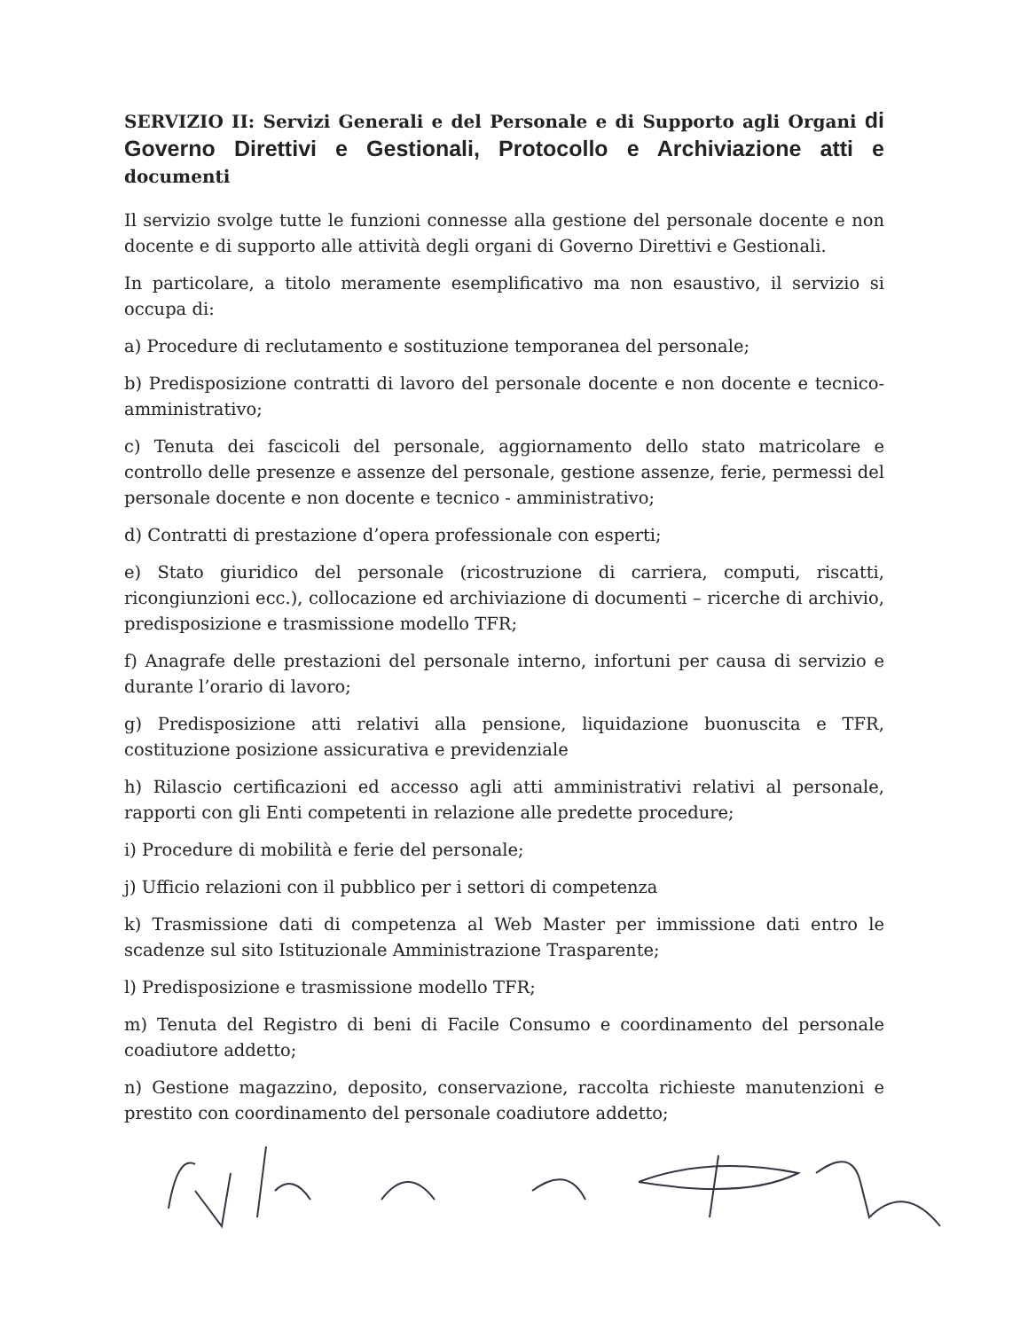SERVIZIO II: Servizi Generali e del Personale e di Supporto agli Organi di Governo Direttivi e Gestionali, Protocollo e Archiviazione atti e documenti
Il servizio svolge tutte le funzioni connesse alla gestione del personale docente e non docente e di supporto alle attività degli organi di Governo Direttivi e Gestionali.
In particolare, a titolo meramente esemplificativo ma non esaustivo, il servizio si occupa di:
a) Procedure di reclutamento e sostituzione temporanea del personale;
b) Predisposizione contratti di lavoro del personale docente e non docente e tecnico-amministrativo;
c) Tenuta dei fascicoli del personale, aggiornamento dello stato matricolare e controllo delle presenze e assenze del personale, gestione assenze, ferie, permessi del personale docente e non docente e tecnico - amministrativo;
d) Contratti di prestazione d’opera professionale con esperti;
e) Stato giuridico del personale (ricostruzione di carriera, computi, riscatti, ricongiunzioni ecc.), collocazione ed archiviazione di documenti – ricerche di archivio, predisposizione e trasmissione modello TFR;
f) Anagrafe delle prestazioni del personale interno, infortuni per causa di servizio e durante l’orario di lavoro;
g) Predisposizione atti relativi alla pensione, liquidazione buonuscita e TFR, costituzione posizione assicurativa e previdenziale
h) Rilascio certificazioni ed accesso agli atti amministrativi relativi al personale, rapporti con gli Enti competenti in relazione alle predette procedure;
i) Procedure di mobilità e ferie del personale;
j) Ufficio relazioni con il pubblico per i settori di competenza
k) Trasmissione dati di competenza al Web Master per immissione dati entro le scadenze sul sito Istituzionale Amministrazione Trasparente;
l) Predisposizione e trasmissione modello TFR;
m) Tenuta del Registro di beni di Facile Consumo e coordinamento del personale coadiutore addetto;
n) Gestione magazzino, deposito, conservazione, raccolta richieste manutenzioni e prestito con coordinamento del personale coadiutore addetto;